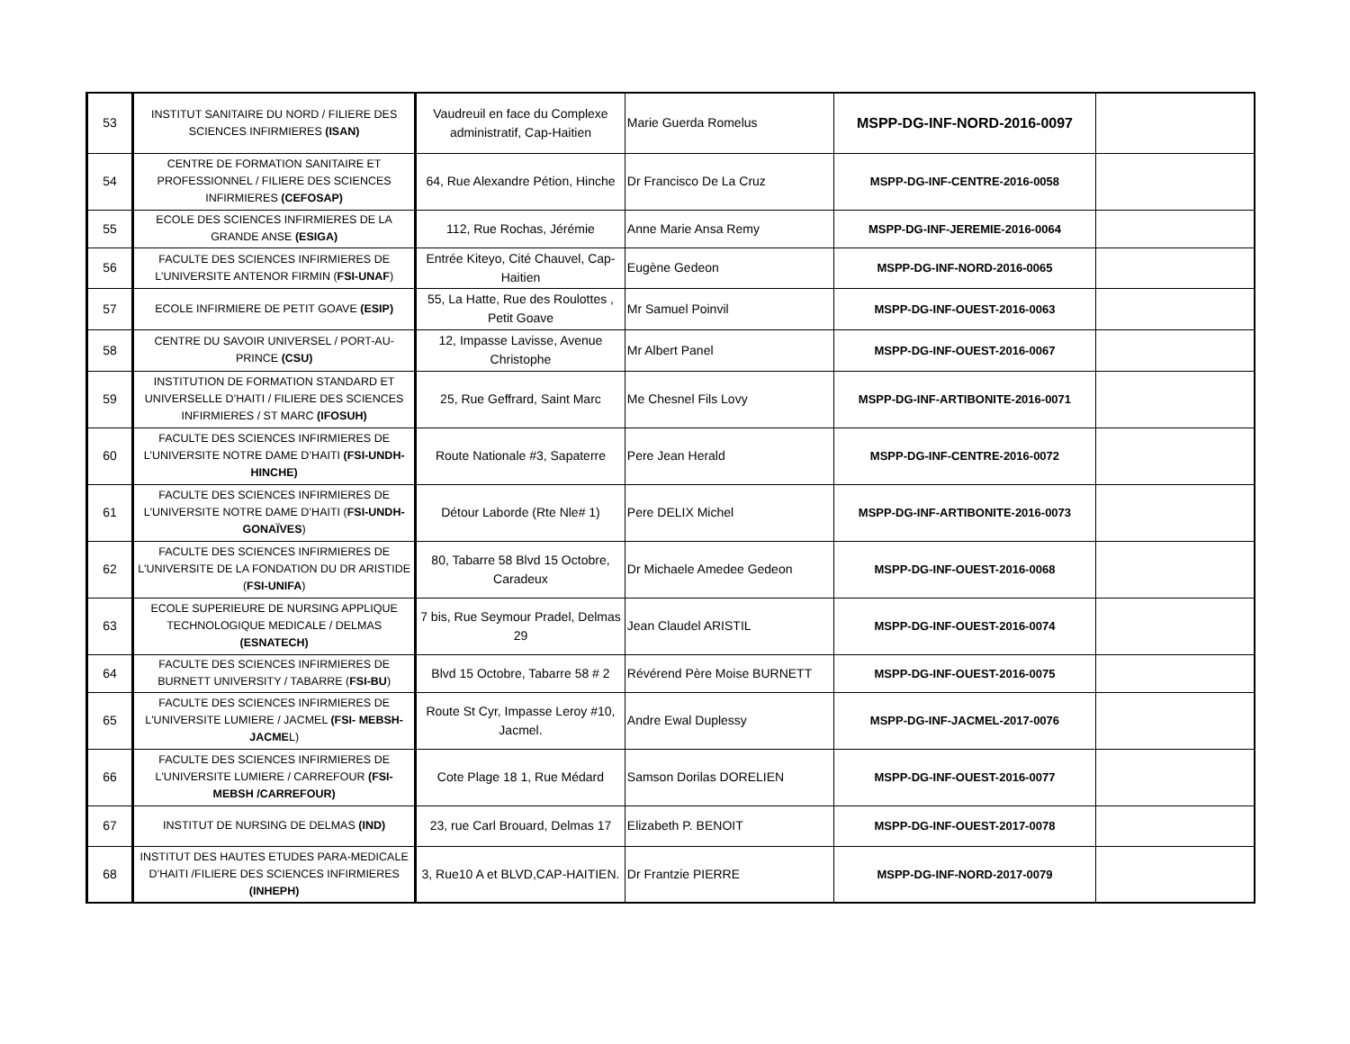| 53 | INSTITUT SANITAIRE DU NORD / FILIERE DES SCIENCES INFIRMIERES (ISAN) | Vaudreuil en face du Complexe administratif, Cap-Haitien | Marie Guerda Romelus | MSPP-DG-INF-NORD-2016-0097 | |
| 54 | CENTRE DE FORMATION SANITAIRE ET PROFESSIONNEL / FILIERE DES SCIENCES INFIRMIERES (CEFOSAP) | 64, Rue Alexandre Pétion, Hinche | Dr Francisco De La Cruz | MSPP-DG-INF-CENTRE-2016-0058 | |
| 55 | ECOLE DES SCIENCES INFIRMIERES DE LA GRANDE ANSE (ESIGA) | 112, Rue Rochas, Jérémie | Anne Marie Ansa Remy | MSPP-DG-INF-JEREMIE-2016-0064 | |
| 56 | FACULTE DES SCIENCES INFIRMIERES DE L'UNIVERSITE ANTENOR FIRMIN ( FSI-UNAF ) | Entrée Kiteyo, Cité Chauvel, Cap-Haitien | Eugène Gedeon | MSPP-DG-INF-NORD-2016-0065 | |
| 57 | ECOLE INFIRMIERE DE PETIT GOAVE (ESIP) | 55, La Hatte, Rue des Roulottes , Petit Goave | Mr Samuel Poinvil | MSPP-DG-INF-OUEST-2016-0063 | |
| 58 | CENTRE DU SAVOIR UNIVERSEL / PORT-AU-PRINCE (CSU) | 12, Impasse Lavisse, Avenue Christophe | Mr Albert Panel | MSPP-DG-INF-OUEST-2016-0067 | |
| 59 | INSTITUTION DE FORMATION STANDARD ET UNIVERSELLE D’HAITI / FILIERE DES SCIENCES INFIRMIERES / ST MARC (IFOSUH) | 25, Rue Geffrard, Saint Marc | Me Chesnel Fils Lovy | MSPP-DG-INF-ARTIBONITE-2016-0071 | |
| 60 | FACULTE DES SCIENCES INFIRMIERES DE L'UNIVERSITE NOTRE DAME D’HAITI (FSI-UNDH-HINCHE) | Route Nationale #3, Sapaterre | Pere Jean Herald | MSPP-DG-INF-CENTRE-2016-0072 | |
| 61 | FACULTE DES SCIENCES INFIRMIERES DE L'UNIVERSITE NOTRE DAME D’HAITI ( FSI-UNDH-GONAÏVES ) | Détour Laborde (Rte Nle# 1) | Pere DELIX Michel | MSPP-DG-INF-ARTIBONITE-2016-0073 | |
| 62 | FACULTE DES SCIENCES INFIRMIERES DE L'UNIVERSITE DE LA FONDATION DU DR ARISTIDE ( FSI-UNIFA ) | 80, Tabarre 58 Blvd 15 Octobre, Caradeux | Dr Michaele Amedee Gedeon | MSPP-DG-INF-OUEST-2016-0068 | |
| 63 | ECOLE SUPERIEURE DE NURSING APPLIQUE TECHNOLOGIQUE MEDICALE / DELMAS (ESNATECH) | 7 bis, Rue Seymour Pradel, Delmas 29 | Jean Claudel ARISTIL | MSPP-DG-INF-OUEST-2016-0074 | |
| 64 | FACULTE DES SCIENCES INFIRMIERES DE BURNETT UNIVERSITY / TABARRE ( FSI-BU ) | Blvd 15 Octobre, Tabarre 58 # 2 | Révérend Père Moise BURNETT | MSPP-DG-INF-OUEST-2016-0075 | |
| 65 | FACULTE DES SCIENCES INFIRMIERES DE L'UNIVERSITE LUMIERE / JACMEL (FSI- MEBSH-JACME L) | Route St Cyr, Impasse Leroy #10, Jacmel. | Andre Ewal Duplessy | MSPP-DG-INF-JACMEL-2017-0076 | |
| 66 | FACULTE DES SCIENCES INFIRMIERES DE L'UNIVERSITE LUMIERE / CARREFOUR (FSI-MEBSH /CARREFOUR) | Cote Plage 18 1, Rue Médard | Samson Dorilas DORELIEN | MSPP-DG-INF-OUEST-2016-0077 | |
| 67 | INSTITUT DE NURSING DE DELMAS (IND) | 23, rue Carl Brouard, Delmas 17 | Elizabeth P. BENOIT | MSPP-DG-INF-OUEST-2017-0078 | |
| 68 | INSTITUT DES HAUTES ETUDES PARA-MEDICALE D’HAITI /FILIERE DES SCIENCES INFIRMIERES (INHEPH) | 3, Rue10 A et BLVD,CAP-HAITIEN. | Dr Frantzie PIERRE | MSPP-DG-INF-NORD-2017-0079 | |